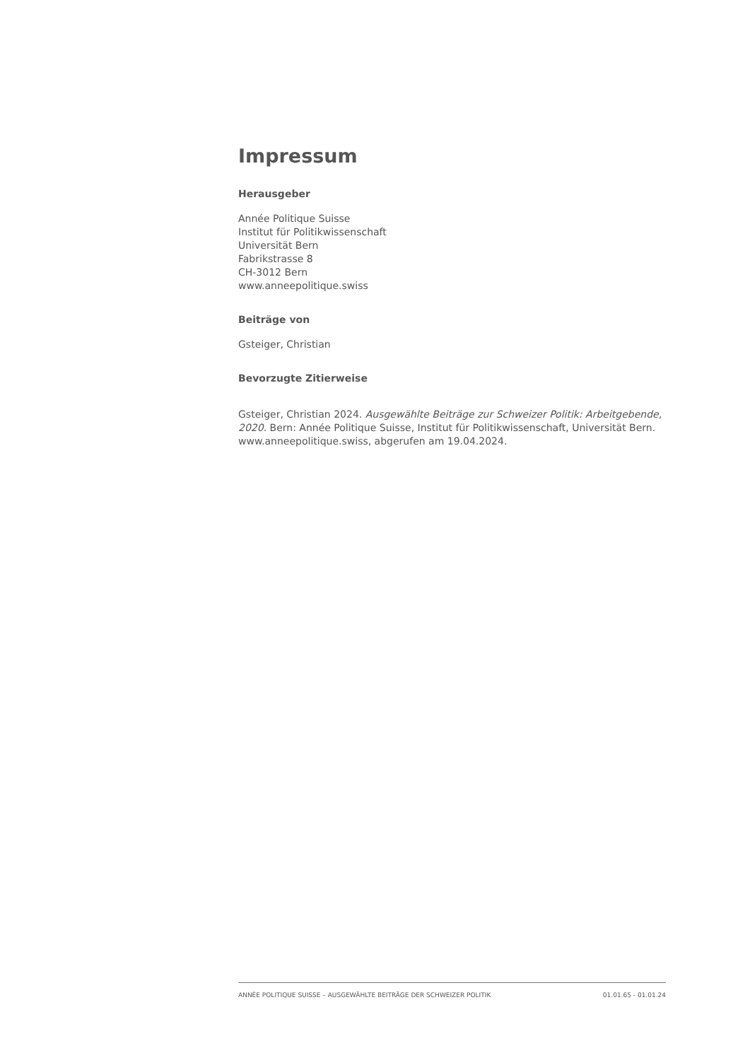Impressum
Herausgeber
Année Politique Suisse
Institut für Politikwissenschaft
Universität Bern
Fabrikstrasse 8
CH-3012 Bern
www.anneepolitique.swiss
Beiträge von
Gsteiger, Christian
Bevorzugte Zitierweise
Gsteiger, Christian 2024. Ausgewählte Beiträge zur Schweizer Politik: Arbeitgebende, 2020. Bern: Année Politique Suisse, Institut für Politikwissenschaft, Universität Bern. www.anneepolitique.swiss, abgerufen am 19.04.2024.
ANNÉE POLITIQUE SUISSE – AUSGEWÄHLTE BEITRÄGE DER SCHWEIZER POLITIK 01.01.65 - 01.01.24